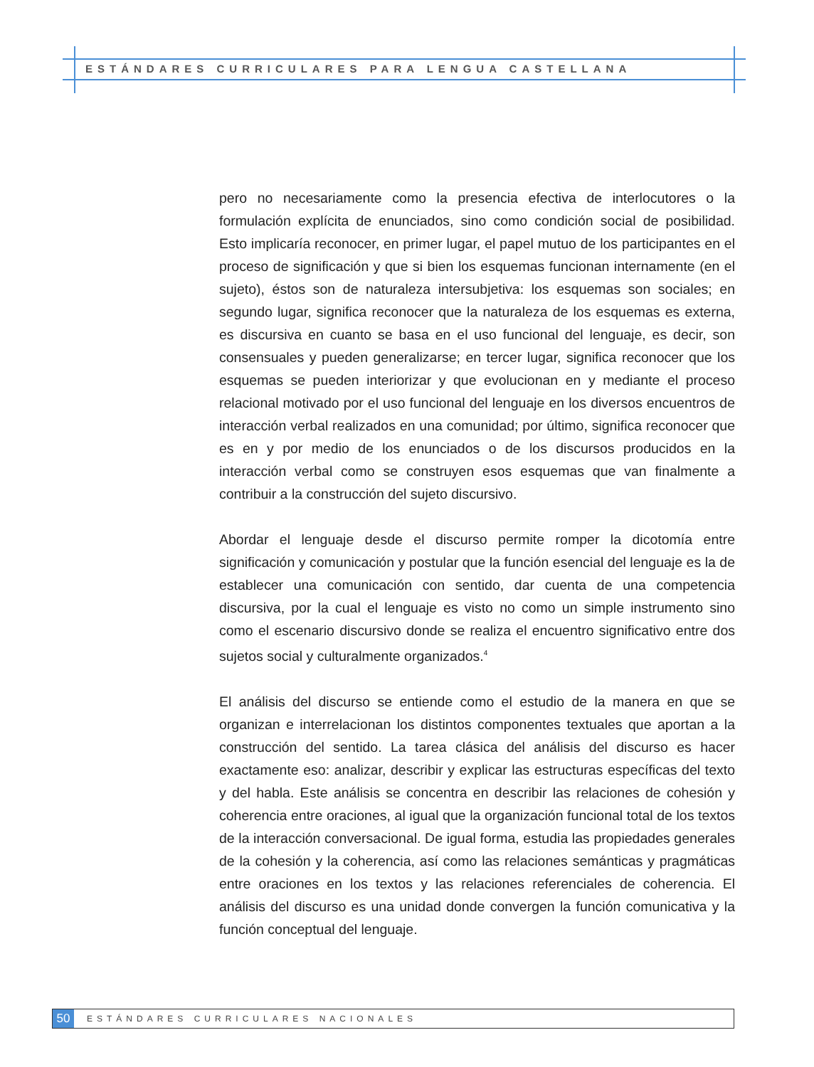ESTÁNDARES CURRICULARES PARA LENGUA CASTELLANA
pero no necesariamente como la presencia efectiva de interlocutores o la formulación explícita de enunciados, sino como condición social de posibilidad. Esto implicaría reconocer, en primer lugar, el papel mutuo de los participantes en el proceso de significación y que si bien los esquemas funcionan internamente (en el sujeto), éstos son de naturaleza intersubjetiva: los esquemas son sociales; en segundo lugar, significa reconocer que la naturaleza de los esquemas es externa, es discursiva en cuanto se basa en el uso funcional del lenguaje, es decir, son consensuales y pueden generalizarse; en tercer lugar, significa reconocer que los esquemas se pueden interiorizar y que evolucionan en y mediante el proceso relacional motivado por el uso funcional del lenguaje en los diversos encuentros de interacción verbal realizados en una comunidad; por último, significa reconocer que es en y por medio de los enunciados o de los discursos producidos en la interacción verbal como se construyen esos esquemas que van finalmente a contribuir a la construcción del sujeto discursivo.
Abordar el lenguaje desde el discurso permite romper la dicotomía entre significación y comunicación y postular que la función esencial del lenguaje es la de establecer una comunicación con sentido, dar cuenta de una competencia discursiva, por la cual el lenguaje es visto no como un simple instrumento sino como el escenario discursivo donde se realiza el encuentro significativo entre dos sujetos social y culturalmente organizados.<sup>4</sup>
El análisis del discurso se entiende como el estudio de la manera en que se organizan e interrelacionan los distintos componentes textuales que aportan a la construcción del sentido. La tarea clásica del análisis del discurso es hacer exactamente eso: analizar, describir y explicar las estructuras específicas del texto y del habla. Este análisis se concentra en describir las relaciones de cohesión y coherencia entre oraciones, al igual que la organización funcional total de los textos de la interacción conversacional. De igual forma, estudia las propiedades generales de la cohesión y la coherencia, así como las relaciones semánticas y pragmáticas entre oraciones en los textos y las relaciones referenciales de coherencia. El análisis del discurso es una unidad donde convergen la función comunicativa y la función conceptual del lenguaje.
50
ESTÁNDARES CURRICULARES NACIONALES